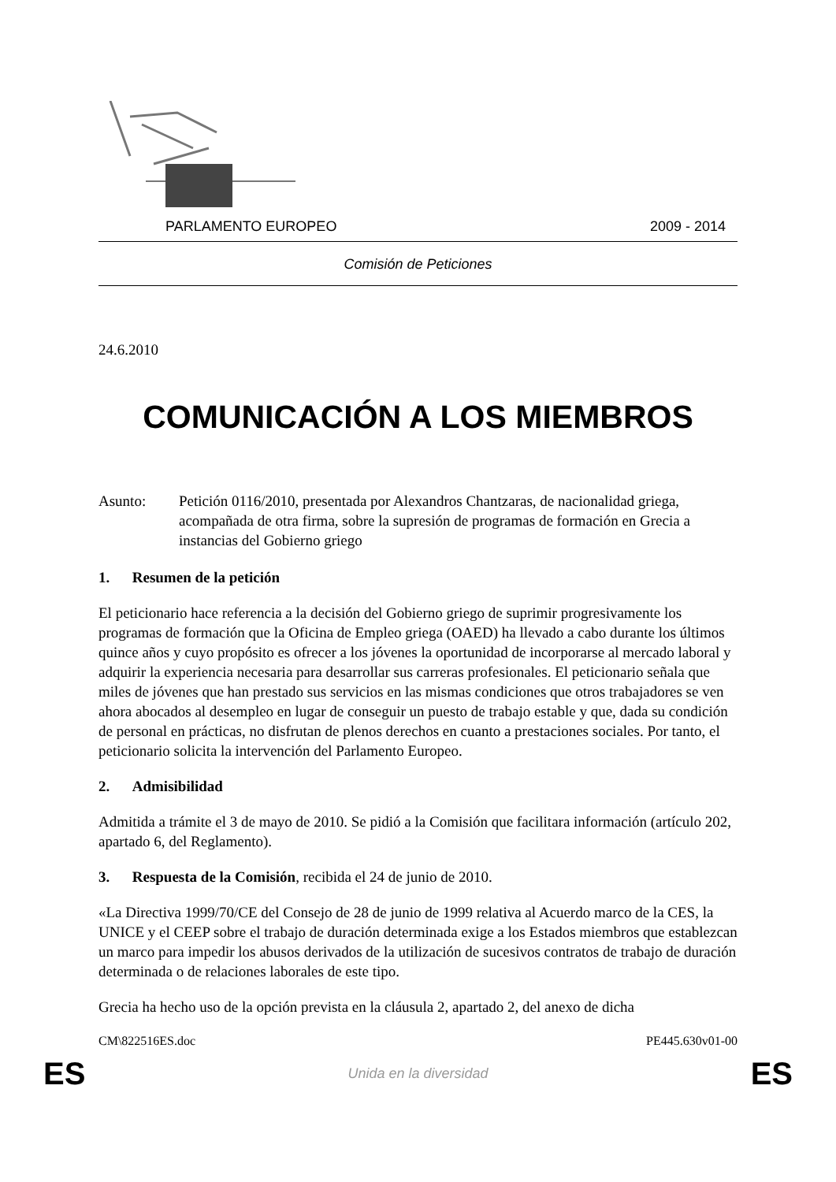PARLAMENTO EUROPEO 2009 - 2014
Comisión de Peticiones
24.6.2010
COMUNICACIÓN A LOS MIEMBROS
Asunto: Petición 0116/2010, presentada por Alexandros Chantzaras, de nacionalidad griega, acompañada de otra firma, sobre la supresión de programas de formación en Grecia a instancias del Gobierno griego
1. Resumen de la petición
El peticionario hace referencia a la decisión del Gobierno griego de suprimir progresivamente los programas de formación que la Oficina de Empleo griega (OAED) ha llevado a cabo durante los últimos quince años y cuyo propósito es ofrecer a los jóvenes la oportunidad de incorporarse al mercado laboral y adquirir la experiencia necesaria para desarrollar sus carreras profesionales. El peticionario señala que miles de jóvenes que han prestado sus servicios en las mismas condiciones que otros trabajadores se ven ahora abocados al desempleo en lugar de conseguir un puesto de trabajo estable y que, dada su condición de personal en prácticas, no disfrutan de plenos derechos en cuanto a prestaciones sociales. Por tanto, el peticionario solicita la intervención del Parlamento Europeo.
2. Admisibilidad
Admitida a trámite el 3 de mayo de 2010. Se pidió a la Comisión que facilitara información (artículo 202, apartado 6, del Reglamento).
3. Respuesta de la Comisión, recibida el 24 de junio de 2010.
«La Directiva 1999/70/CE del Consejo de 28 de junio de 1999 relativa al Acuerdo marco de la CES, la UNICE y el CEEP sobre el trabajo de duración determinada exige a los Estados miembros que establezcan un marco para impedir los abusos derivados de la utilización de sucesivos contratos de trabajo de duración determinada o de relaciones laborales de este tipo.
Grecia ha hecho uso de la opción prevista en la cláusula 2, apartado 2, del anexo de dicha
CM\822516ES.doc PE445.630v01-00
ES Unida en la diversidad ES